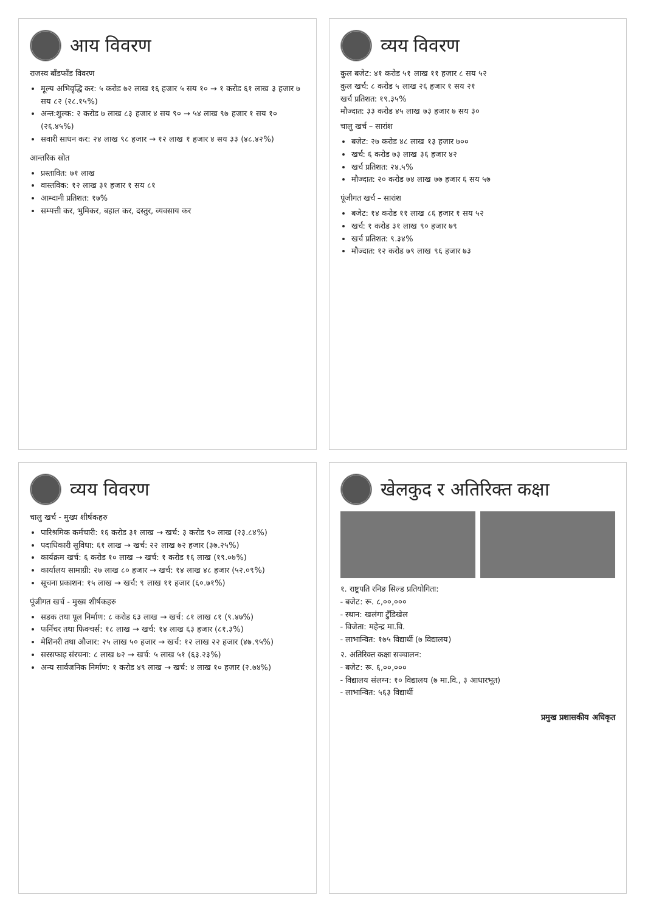आय विवरण
राजस्व बाँडफाँड विवरण
मूल्य अभिवृद्धि कर: ५ करोड ७२ लाख १६ हजार ५ सय १० → १ करोड ६१ लाख ३ हजार ७ सय ८२ (२८.१५%)
अन्त:शुल्क: २ करोड ७ लाख ८३ हजार ४ सय ९० → ५४ लाख ९७ हजार १ सय १० (२६.४५%)
सवारी साधन कर: २४ लाख ९८ हजार → १२ लाख १ हजार ४ सय ३३ (४८.४२%)
आन्तरिक स्रोत
प्रस्तावित: ७१ लाख
वास्तविक: १२ लाख ३१ हजार १ सय ८१
आम्दानी प्रतिशत: १७%
सम्पत्ती कर, भुमिकर, बहाल कर, दस्तुर, व्यवसाय कर
व्यय विवरण
कुल बजेट: ४१ करोड ५१ लाख ११ हजार ८ सय ५२
कुल खर्च: ८ करोड ५ लाख २६ हजार १ सय २१
खर्च प्रतिशत: १९.३५%
मौज्दात: ३३ करोड ४५ लाख ७३ हजार ७ सय ३०
चालु खर्च – सारांश
बजेट: २७ करोड ४८ लाख १३ हजार ७००
खर्च: ६ करोड ७३ लाख ३६ हजार ४२
खर्च प्रतिशत: २४.५%
मौज्दात: २० करोड ७४ लाख ७७ हजार ६ सय ५७
पूंजीगत खर्च – सारांश
बजेट: १४ करोड ११ लाख ८६ हजार १ सय ५२
खर्च: १ करोड ३१ लाख ९० हजार ७९
खर्च प्रतिशत: ९.३४%
मौज्दात: १२ करोड ७९ लाख ९६ हजार ७३
व्यय विवरण
चालु खर्च - मुख्य शीर्षकहरु
पारिश्रमिक कर्मचारी: १६ करोड ३१ लाख → खर्च: ३ करोड ९० लाख (२३.८४%)
पदाधिकारी सुविधा: ६१ लाख → खर्च: २२ लाख ७२ हजार (३७.२५%)
कार्यक्रम खर्च: ६ करोड १० लाख → खर्च: १ करोड १६ लाख (१९.०७%)
कार्यालय सामाग्री: २७ लाख ८० हजार → खर्च: १४ लाख ४८ हजार (५२.०९%)
सूचना प्रकाशन: १५ लाख → खर्च: ९ लाख ११ हजार (६०.७१%)
पूंजीगत खर्च - मुख्य शीर्षकहरु
सडक तथा पूल निर्माण: ८ करोड ६३ लाख → खर्च: ८१ लाख ८१ (९.४७%)
फर्निचर तथा फिक्चर्स: १८ लाख → खर्च: १४ लाख ६३ हजार (८१.३%)
मेशिनरी तथा औजार: २५ लाख ५० हजार → खर्च: १२ लाख २२ हजार (४७.९५%)
सरसफाइ संरचना: ८ लाख ७२ → खर्च: ५ लाख ५१ (६३.२३%)
अन्य सार्वजनिक निर्माण: १ करोड ४९ लाख → खर्च: ४ लाख १० हजार (२.७४%)
खेलकुद र अतिरिक्त कक्षा
१. राष्ट्रपति रनिङ सिल्ड प्रतियोगिता:
- बजेट: रू. ८,००,०००
- स्थान: खलंगा टुँडिखेल
- विजेता: महेन्द्र मा.वि.
- लाभान्वित: १७५ विद्यार्थी (७ विद्यालय)
२. अतिरिक्त कक्षा सञ्चालन:
- बजेट: रू. ६,००,०००
- विद्यालय संलग्न: १० विद्यालय (७ मा.वि., ३ आधारभूत)
- लाभान्वित: ५६३ विद्यार्थी
प्रमुख प्रशासकीय अधिकृत